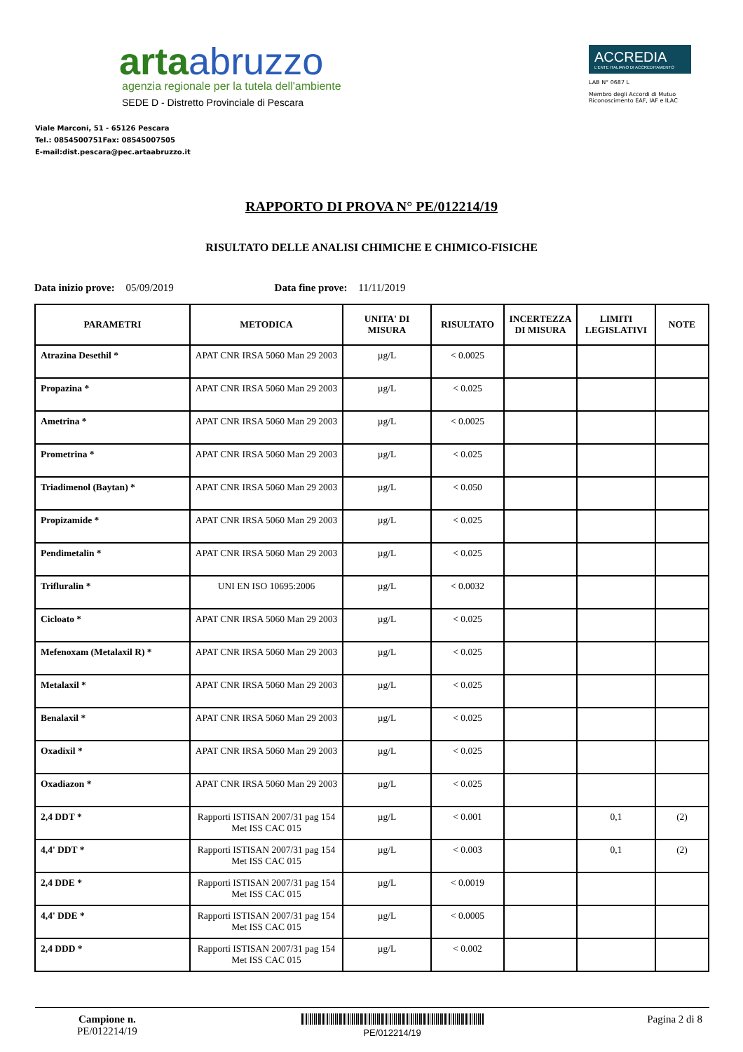artaabruzzo
agenzia regionale per la tutela dell'ambiente
SEDE D - Distretto Provinciale di Pescara
Viale Marconi, 51 - 65126 Pescara
Tel.: 0854500751Fax: 08545007505
E-mail:dist.pescara@pec.artaabruzzo.it
ACCREDIA
L'ENTE ITALIANO DI ACCREDITAMENTO
LAB N° 0687 L
Membro degli Accordi di Mutuo Riconoscimento EAF, IAF e ILAC
RAPPORTO DI PROVA N° PE/012214/19
RISULTATO DELLE ANALISI CHIMICHE E CHIMICO-FISICHE
Data inizio prove: 05/09/2019 Data fine prove: 11/11/2019
| PARAMETRI | METODICA | UNITA' DI MISURA | RISULTATO | INCERTEZZA DI MISURA | LIMITI LEGISLATIVI | NOTE |
| --- | --- | --- | --- | --- | --- | --- |
| Atrazina Desethil * | APAT CNR IRSA 5060 Man 29 2003 | µg/L | < 0.0025 | | | |
| Propazina * | APAT CNR IRSA 5060 Man 29 2003 | µg/L | < 0.025 | | | |
| Ametrina * | APAT CNR IRSA 5060 Man 29 2003 | µg/L | < 0.0025 | | | |
| Prometrina * | APAT CNR IRSA 5060 Man 29 2003 | µg/L | < 0.025 | | | |
| Triadimenol (Baytan) * | APAT CNR IRSA 5060 Man 29 2003 | µg/L | < 0.050 | | | |
| Propizamide * | APAT CNR IRSA 5060 Man 29 2003 | µg/L | < 0.025 | | | |
| Pendimetalin * | APAT CNR IRSA 5060 Man 29 2003 | µg/L | < 0.025 | | | |
| Trifluralin * | UNI EN ISO 10695:2006 | µg/L | < 0.0032 | | | |
| Cicloato * | APAT CNR IRSA 5060 Man 29 2003 | µg/L | < 0.025 | | | |
| Mefenoxam (Metalaxil R) * | APAT CNR IRSA 5060 Man 29 2003 | µg/L | < 0.025 | | | |
| Metalaxil * | APAT CNR IRSA 5060 Man 29 2003 | µg/L | < 0.025 | | | |
| Benalaxil * | APAT CNR IRSA 5060 Man 29 2003 | µg/L | < 0.025 | | | |
| Oxadixil * | APAT CNR IRSA 5060 Man 29 2003 | µg/L | < 0.025 | | | |
| Oxadiazon * | APAT CNR IRSA 5060 Man 29 2003 | µg/L | < 0.025 | | | |
| 2,4 DDT * | Rapporti ISTISAN 2007/31 pag 154 Met ISS CAC 015 | µg/L | < 0.001 | | 0,1 | (2) |
| 4,4' DDT * | Rapporti ISTISAN 2007/31 pag 154 Met ISS CAC 015 | µg/L | < 0.003 | | 0,1 | (2) |
| 2,4 DDE * | Rapporti ISTISAN 2007/31 pag 154 Met ISS CAC 015 | µg/L | < 0.0019 | | | |
| 4,4' DDE * | Rapporti ISTISAN 2007/31 pag 154 Met ISS CAC 015 | µg/L | < 0.0005 | | | |
| 2,4 DDD * | Rapporti ISTISAN 2007/31 pag 154 Met ISS CAC 015 | µg/L | < 0.002 | | | |
Campione n.
PE/012214/19
PE/012214/19
Pagina 2 di 8